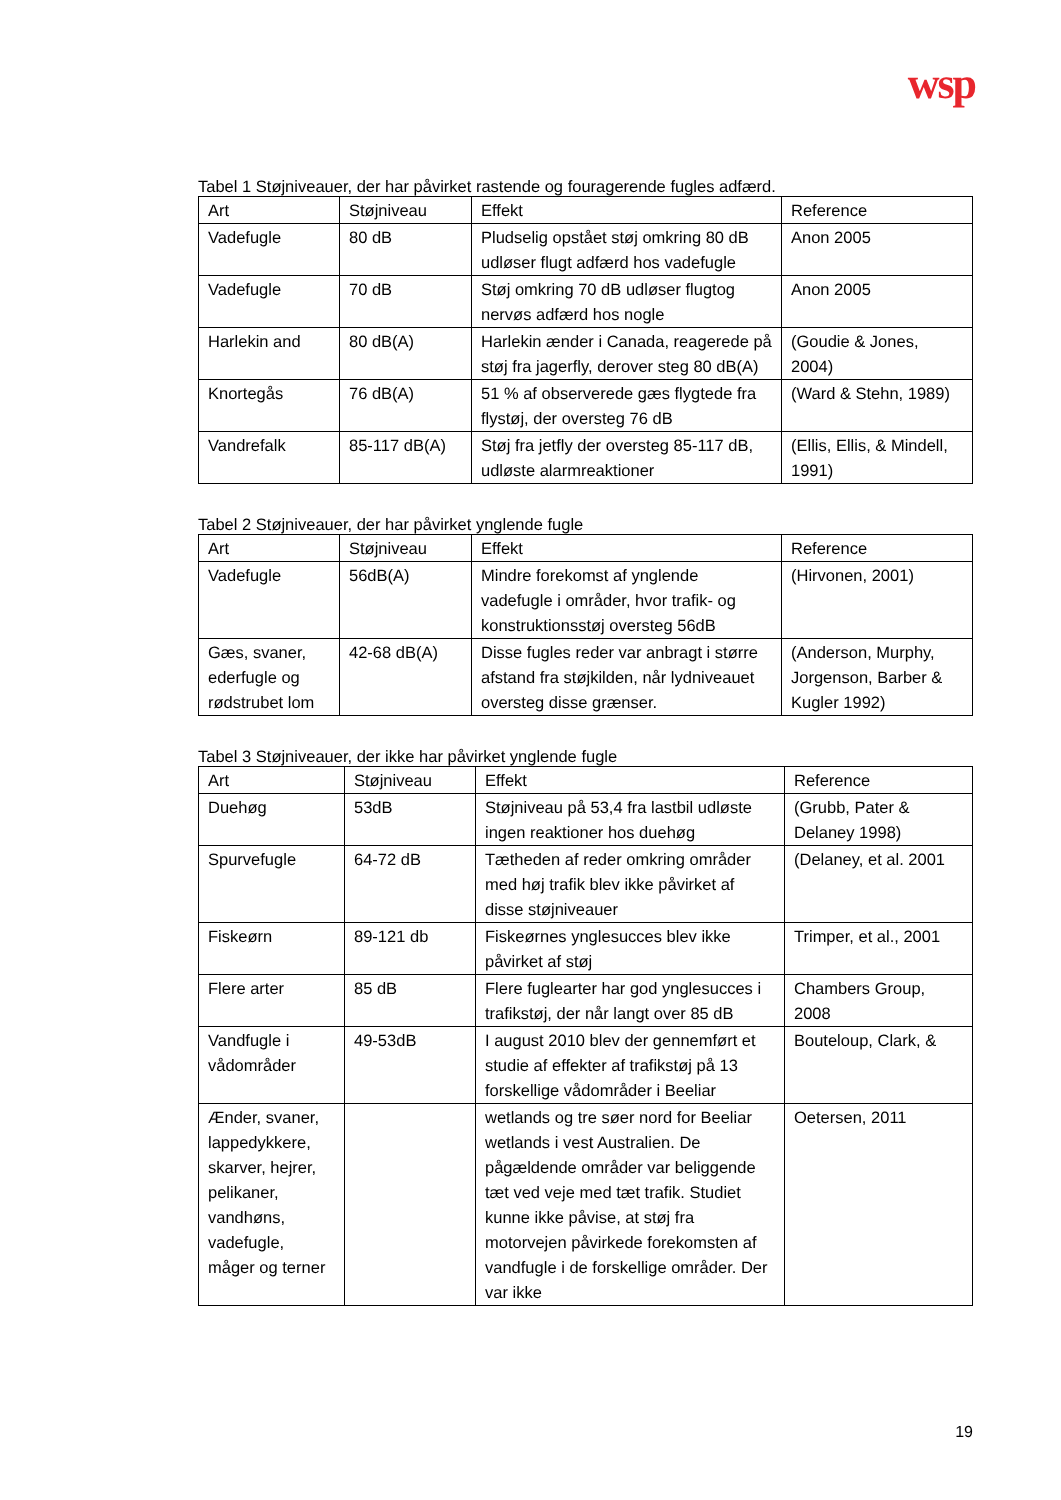wsp
Tabel 1 Støjniveauer, der har påvirket rastende og fouragerende fugles adfærd.
| Art | Støjniveau | Effekt | Reference |
| --- | --- | --- | --- |
| Vadefugle | 80 dB | Pludselig opstået støj omkring 80 dB udløser flugt adfærd hos vadefugle | Anon 2005 |
| Vadefugle | 70 dB | Støj omkring 70 dB udløser flugtog nervøs adfærd hos nogle | Anon 2005 |
| Harlekin and | 80 dB(A) | Harlekin ænder i Canada, reagerede på støj fra jagerfly, derover steg 80 dB(A) | (Goudie & Jones, 2004) |
| Knortegås | 76 dB(A) | 51 % af observerede gæs flygtede fra flystøj, der oversteg 76 dB | (Ward & Stehn, 1989) |
| Vandrefalk | 85-117 dB(A) | Støj fra jetfly der oversteg 85-117 dB, udløste alarmreaktioner | (Ellis, Ellis, & Mindell, 1991) |
Tabel 2 Støjniveauer, der har påvirket ynglende fugle
| Art | Støjniveau | Effekt | Reference |
| --- | --- | --- | --- |
| Vadefugle | 56dB(A) | Mindre forekomst af ynglende vadefugle i områder, hvor trafik- og konstruktionsstøj oversteg 56dB | (Hirvonen, 2001) |
| Gæs, svaner, ederfugle og rødstrubet lom | 42-68 dB(A) | Disse fugles reder var anbragt i større afstand fra støjkilden, når lydniveauet oversteg disse grænser. | (Anderson, Murphy, Jorgenson, Barber & Kugler 1992) |
Tabel 3 Støjniveauer, der ikke har påvirket ynglende fugle
| Art | Støjniveau | Effekt | Reference |
| --- | --- | --- | --- |
| Duehøg | 53dB | Støjniveau på 53,4 fra lastbil udløste ingen reaktioner hos duehøg | (Grubb, Pater & Delaney 1998) |
| Spurvefugle | 64-72 dB | Tætheden af reder omkring områder med høj trafik blev ikke påvirket af disse støjniveauer | (Delaney, et al. 2001 |
| Fiskeørn | 89-121 db | Fiskeørnes ynglesucces blev ikke påvirket af støj | Trimper, et al., 2001 |
| Flere arter | 85 dB | Flere fuglearter har god ynglesucces i trafikstøj, der når langt over 85 dB | Chambers Group, 2008 |
| Vandfugle i vådområder | 49-53dB | I august 2010 blev der gennemført et studie af effekter af trafikstøj på 13 forskellige vådområder i Beeliar | Bouteloup, Clark, & |
| Ænder, svaner, lappedykkere, skarver, hejrer, pelikaner, vandhøns, vadefugle, måger og terner | | wetlands og tre søer nord for Beeliar wetlands i vest Australien. De pågældende områder var beliggende tæt ved veje med tæt trafik. Studiet kunne ikke påvise, at støj fra motorvejen påvirkede forekomsten af vandfugle i de forskellige områder. Der var ikke | Oetersen, 2011 |
19